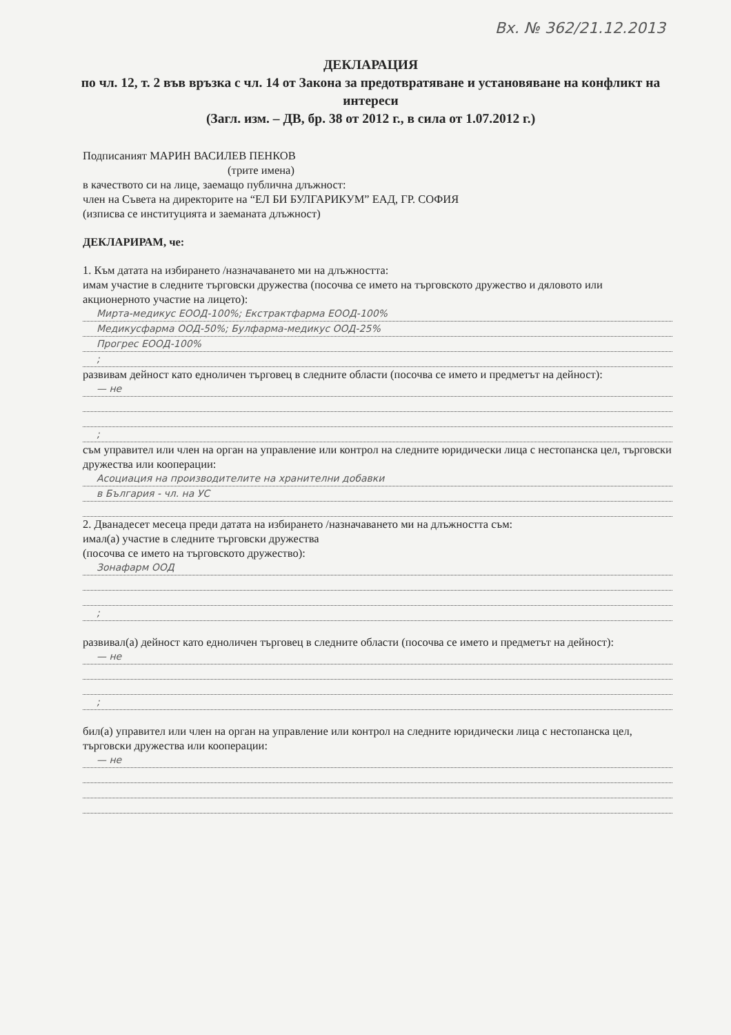Вх. № 362/21.12.2013
ДЕКЛАРАЦИЯ
по чл. 12, т. 2 във връзка с чл. 14 от Закона за предотвратяване и установяване на конфликт на интереси
(Загл. изм. – ДВ, бр. 38 от 2012 г., в сила от 1.07.2012 г.)
Подписаният МАРИН ВАСИЛЕВ ПЕНКОВ
(трите имена)
в качеството си на лице, заемащо публична длъжност:
член на Съвета на директорите на “ЕЛ БИ БУЛГАРИКУМ” ЕАД, ГР. СОФИЯ
(изписва се институцията и заеманата длъжност)
ДЕКЛАРИРАМ, че:
1. Към датата на избирането /назначаването ми на длъжността:
имам участие в следните търговски дружества (посочва се името на търговското дружество и дяловото или акционерното участие на лицето):
Мирта-медикус ЕООД-100%; Екстрактфарма ЕООД-100%
Медикусфарма ООД-50%; Булфарма-медикус ООД-25%
Прогрес ЕООД-100%
;
развивам дейност като едноличен търговец в следните области (посочва се името и предметът на дейност):
— не
;
съм управител или член на орган на управление или контрол на следните юридически лица с нестопанска цел, търговски дружества или кооперации:
Асоциация на производителите на хранителни добавки
в България - чл. на УС
2. Дванадесет месеца преди датата на избирането /назначаването ми на длъжността съм:
имал(а) участие в следните търговски дружества
(посочва се името на търговското дружество):
Зонафарм ООД
;
развивал(а) дейност като едноличен търговец в следните области (посочва се името и предметът на дейност):
— не
;
бил(а) управител или член на орган на управление или контрол на следните юридически лица с нестопанска цел, търговски дружества или кооперации:
— не